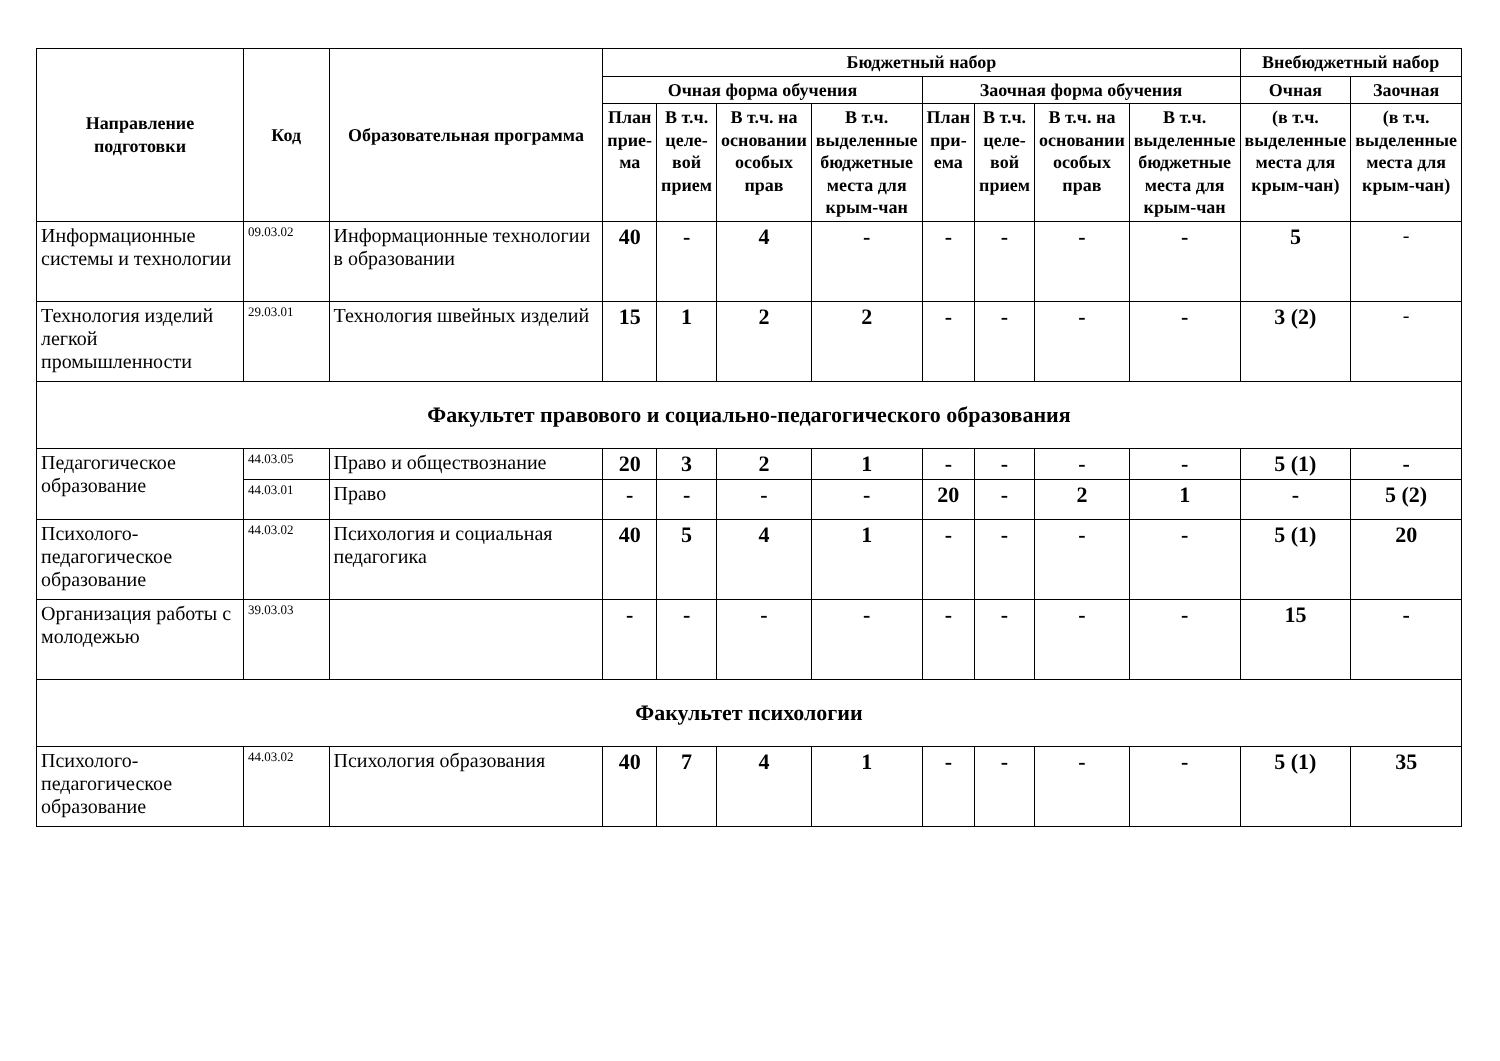| Направление подготовки | Код | Образовательная программа | Бюджетный набор | | | | | | | | Внебюджетный набор | |
| --- | --- | --- | --- | --- | --- | --- | --- | --- | --- | --- | --- | --- |
| | | | Очная форма обучения | | | | Заочная форма обучения | | | | Очная | Заочная |
| | | | План прие-ма | В т.ч. целе-вой прием | В т.ч. на основании особых прав | В т.ч. выделенные бюджетные места для крым-чан | План при-ема | В т.ч. целе-вой прием | В т.ч. на основании особых прав | В т.ч. выделенные бюджетные места для крым-чан | (в т.ч. выделенные места для крым-чан) | (в т.ч. выделенные места для крым-чан) |
| Информационные системы и технологии | 09.03.02 | Информационные технологии в образовании | 40 | - | 4 | - | - | - | - | - | 5 | - |
| Технология изделий легкой промышленности | 29.03.01 | Технология швейных изделий | 15 | 1 | 2 | 2 | - | - | - | - | 3 (2) | - |
| Факультет правового и социально-педагогического образования | | | | | | | | | | | | |
| Педагогическое образование | 44.03.05 | Право и обществознание | 20 | 3 | 2 | 1 | - | - | - | - | 5 (1) | - |
| | 44.03.01 | Право | - | - | - | - | 20 | - | 2 | 1 | - | 5 (2) |
| Психолого-педагогическое образование | 44.03.02 | Психология и социальная педагогика | 40 | 5 | 4 | 1 | - | - | - | - | 5 (1) | 20 |
| Организация работы с молодежью | 39.03.03 | | - | - | - | - | - | - | - | - | 15 | - |
| Факультет психологии | | | | | | | | | | | | |
| Психолого-педагогическое образование | 44.03.02 | Психология образования | 40 | 7 | 4 | 1 | - | - | - | - | 5 (1) | 35 |